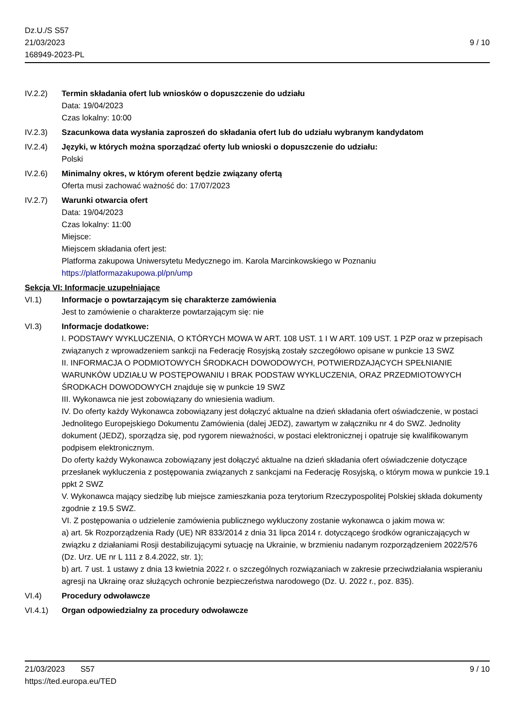Dz.U./S S57
21/03/2023
168949-2023-PL
9 / 10
IV.2.2) Termin składania ofert lub wniosków o dopuszczenie do udziału
Data: 19/04/2023
Czas lokalny: 10:00
IV.2.3) Szacunkowa data wysłania zaproszeń do składania ofert lub do udziału wybranym kandydatom
IV.2.4) Języki, w których można sporządzać oferty lub wnioski o dopuszczenie do udziału:
Polski
IV.2.6) Minimalny okres, w którym oferent będzie związany ofertą
Oferta musi zachować ważność do: 17/07/2023
IV.2.7) Warunki otwarcia ofert
Data: 19/04/2023
Czas lokalny: 11:00
Miejsce:
Miejscem składania ofert jest:
Platforma zakupowa Uniwersytetu Medycznego im. Karola Marcinkowskiego w Poznaniu
https://platformazakupowa.pl/pn/ump
Sekcja VI: Informacje uzupełniające
VI.1) Informacje o powtarzającym się charakterze zamówienia
Jest to zamówienie o charakterze powtarzającym się: nie
VI.3) Informacje dodatkowe:
I. PODSTAWY WYKLUCZENIA, O KTÓRYCH MOWA W ART. 108 UST. 1 I W ART. 109 UST. 1 PZP oraz w przepisach związanych z wprowadzeniem sankcji na Federację Rosyjską zostały szczegółowo opisane w punkcie 13 SWZ
II. INFORMACJA O PODMIOTOWYCH ŚRODKACH DOWODOWYCH, POTWIERDZAJĄCYCH SPEŁNIANIE WARUNKÓW UDZIAŁU W POSTĘPOWANIU I BRAK PODSTAW WYKLUCZENIA, ORAZ PRZEDMIOTOWYCH ŚRODKACH DOWODOWYCH znajduje się w punkcie 19 SWZ
III. Wykonawca nie jest zobowiązany do wniesienia wadium.
IV. Do oferty każdy Wykonawca zobowiązany jest dołączyć aktualne na dzień składania ofert oświadczenie, w postaci Jednolitego Europejskiego Dokumentu Zamówienia (dalej JEDZ), zawartym w załączniku nr 4 do SWZ. Jednolity dokument (JEDZ), sporządza się, pod rygorem nieważności, w postaci elektronicznej i opatruje się kwalifikowanym podpisem elektronicznym.
Do oferty każdy Wykonawca zobowiązany jest dołączyć aktualne na dzień składania ofert oświadczenie dotyczące przesłanek wykluczenia z postępowania związanych z sankcjami na Federację Rosyjską, o którym mowa w punkcie 19.1 ppkt 2 SWZ
V. Wykonawca mający siedzibę lub miejsce zamieszkania poza terytorium Rzeczypospolitej Polskiej składa dokumenty zgodnie z 19.5 SWZ.
VI. Z postępowania o udzielenie zamówienia publicznego wykluczony zostanie wykonawca o jakim mowa w:
a) art. 5k Rozporządzenia Rady (UE) NR 833/2014 z dnia 31 lipca 2014 r. dotyczącego środków ograniczających w związku z działaniami Rosji destabilizującymi sytuację na Ukrainie, w brzmieniu nadanym rozporządzeniem 2022/576 (Dz. Urz. UE nr L 111 z 8.4.2022, str. 1);
b) art. 7 ust. 1 ustawy z dnia 13 kwietnia 2022 r. o szczególnych rozwiązaniach w zakresie przeciwdziałania wspieraniu agresji na Ukrainę oraz służących ochronie bezpieczeństwa narodowego (Dz. U. 2022 r., poz. 835).
VI.4) Procedury odwoławcze
VI.4.1) Organ odpowiedzialny za procedury odwoławcze
21/03/2023 S57 9 / 10
https://ted.europa.eu/TED